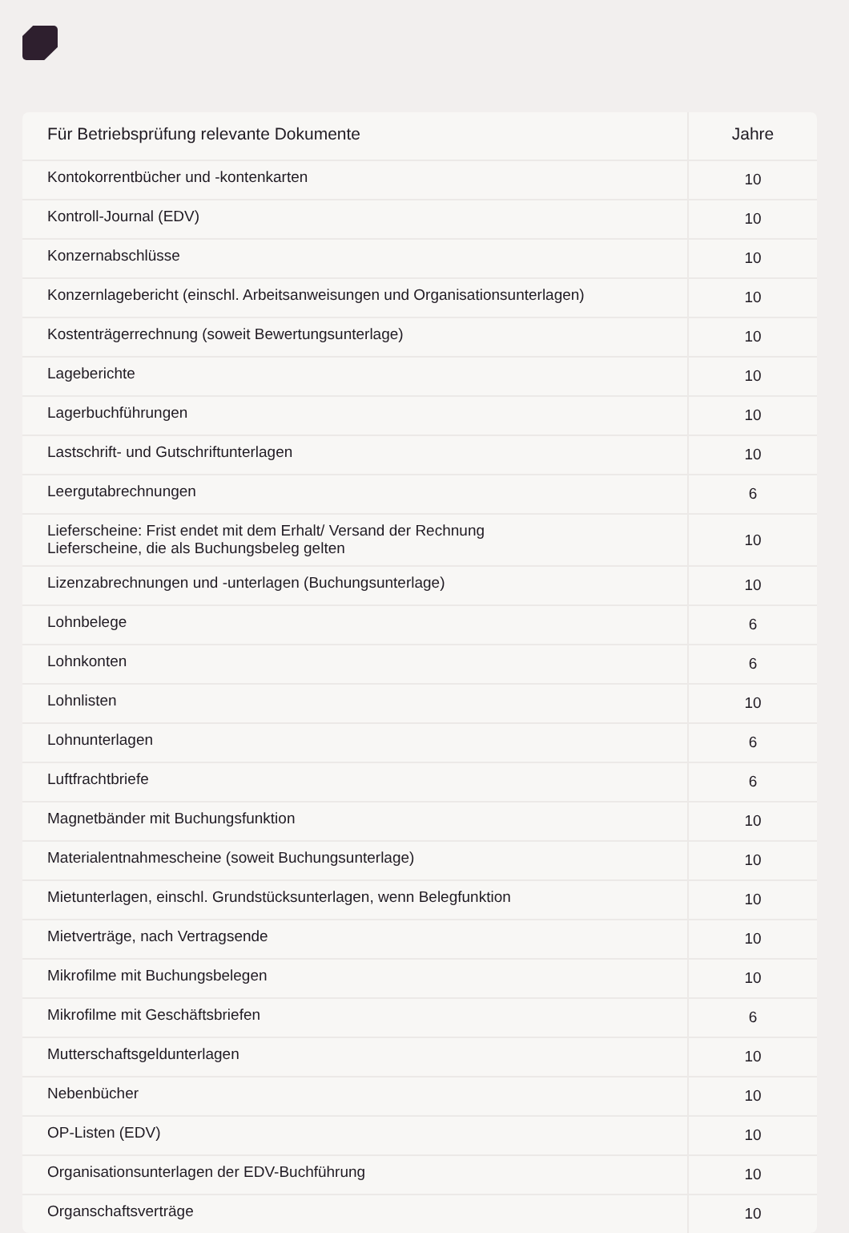| Für Betriebsprüfung relevante Dokumente | Jahre |
| --- | --- |
| Kontokorrentbücher und -kontenkarten | 10 |
| Kontroll-Journal (EDV) | 10 |
| Konzernabschlüsse | 10 |
| Konzernlagebericht (einschl. Arbeitsanweisungen und Organisationsunterlagen) | 10 |
| Kostenträgerrechnung (soweit Bewertungsunterlage) | 10 |
| Lageberichte | 10 |
| Lagerbuchführungen | 10 |
| Lastschrift- und Gutschriftunterlagen | 10 |
| Leergutabrechnungen | 6 |
| Lieferscheine: Frist endet mit dem Erhalt/ Versand der Rechnung Lieferscheine, die als Buchungsbeleg gelten | 10 |
| Lizenzabrechnungen und -unterlagen (Buchungsunterlage) | 10 |
| Lohnbelege | 6 |
| Lohnkonten | 6 |
| Lohnlisten | 10 |
| Lohnunterlagen | 6 |
| Luftfrachtbriefe | 6 |
| Magnetbänder mit Buchungsfunktion | 10 |
| Materialentnahmescheine (soweit Buchungsunterlage) | 10 |
| Mietunterlagen, einschl. Grundstücksunterlagen, wenn Belegfunktion | 10 |
| Mietverträge, nach Vertragsende | 10 |
| Mikrofilme mit Buchungsbelegen | 10 |
| Mikrofilme mit Geschäftsbriefen | 6 |
| Mutterschaftsgeldunterlagen | 10 |
| Nebenbücher | 10 |
| OP-Listen (EDV) | 10 |
| Organisationsunterlagen der EDV-Buchführung | 10 |
| Organschaftsverträge | 10 |